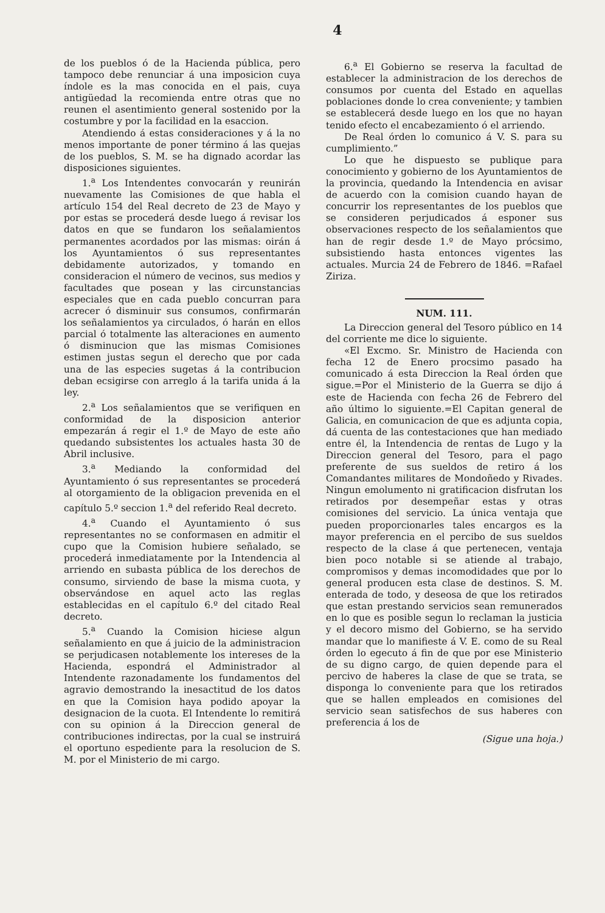4
de los pueblos ó de la Hacienda pública, pero tampoco debe renunciar á una imposicion cuya índole es la mas conocida en el pais, cuya antigüedad la recomienda entre otras que no reunen el asentimiento general sostenido por la costumbre y por la facilidad en la esaccion.
Atendiendo á estas consideraciones y á la no menos importante de poner término á las quejas de los pueblos, S. M. se ha dignado acordar las disposiciones siguientes.
1.<sup>a</sup> Los Intendentes convocarán y reunirán nuevamente las Comisiones de que habla el artículo 154 del Real decreto de 23 de Mayo y por estas se procederá desde luego á revisar los datos en que se fundaron los señalamientos permanentes acordados por las mismas: oirán á los Ayuntamientos ó sus representantes debidamente autorizados, y tomando en consideracion el número de vecinos, sus medios y facultades que posean y las circunstancias especiales que en cada pueblo concurran para acrecer ó disminuir sus consumos, confirmarán los señalamientos ya circulados, ó harán en ellos parcial ó totalmente las alteraciones en aumento ó disminucion que las mismas Comisiones estimen justas segun el derecho que por cada una de las especies sugetas á la contribucion deban ecsigirse con arreglo á la tarifa unida á la ley.
2.<sup>a</sup> Los señalamientos que se verifiquen en conformidad de la disposicion anterior empezarán á regir el 1.º de Mayo de este año quedando subsistentes los actuales hasta 30 de Abril inclusive.
3.<sup>a</sup> Mediando la conformidad del Ayuntamiento ó sus representantes se procederá al otorgamiento de la obligacion prevenida en el capítulo 5.º seccion 1.<sup>a</sup> del referido Real decreto.
4.<sup>a</sup> Cuando el Ayuntamiento ó sus representantes no se conformasen en admitir el cupo que la Comision hubiere señalado, se procederá inmediatamente por la Intendencia al arriendo en subasta pública de los derechos de consumo, sirviendo de base la misma cuota, y observándose en aquel acto las reglas establecidas en el capítulo 6.º del citado Real decreto.
5.<sup>a</sup> Cuando la Comision hiciese algun señalamiento en que á juicio de la administracion se perjudicasen notablemente los intereses de la Hacienda, espondrá el Administrador al Intendente razonadamente los fundamentos del agravio demostrando la inesactitud de los datos en que la Comision haya podido apoyar la designacion de la cuota. El Intendente lo remitirá con su opinion á la Direccion general de contribuciones indirectas, por la cual se instruirá el oportuno espediente para la resolucion de S. M. por el Ministerio de mi cargo.
6.<sup>a</sup> El Gobierno se reserva la facultad de establecer la administracion de los derechos de consumos por cuenta del Estado en aquellas poblaciones donde lo crea conveniente; y tambien se establecerá desde luego en los que no hayan tenido efecto el encabezamiento ó el arriendo.
De Real órden lo comunico á V. S. para su cumplimiento.”
Lo que he dispuesto se publique para conocimiento y gobierno de los Ayuntamientos de la provincia, quedando la Intendencia en avisar de acuerdo con la comision cuando hayan de concurrir los representantes de los pueblos que se consideren perjudicados á esponer sus observaciones respecto de los señalamientos que han de regir desde 1.º de Mayo prócsimo, subsistiendo hasta entonces vigentes las actuales. Murcia 24 de Febrero de 1846. =Rafael Ziriza.
NUM. 111.
La Direccion general del Tesoro público en 14 del corriente me dice lo siguiente.
«El Excmo. Sr. Ministro de Hacienda con fecha 12 de Enero procsimo pasado ha comunicado á esta Direccion la Real órden que sigue.=Por el Ministerio de la Guerra se dijo á este de Hacienda con fecha 26 de Febrero del año último lo siguiente.=El Capitan general de Galicia, en comunicacion de que es adjunta copia, dá cuenta de las contestaciones que han mediado entre él, la Intendencia de rentas de Lugo y la Direccion general del Tesoro, para el pago preferente de sus sueldos de retiro á los Comandantes militares de Mondoñedo y Rivades. Ningun emolumento ni gratificacion disfrutan los retirados por desempeñar estas y otras comisiones del servicio. La única ventaja que pueden proporcionarles tales encargos es la mayor preferencia en el percibo de sus sueldos respecto de la clase á que pertenecen, ventaja bien poco notable si se atiende al trabajo, compromisos y demas incomodidades que por lo general producen esta clase de destinos. S. M. enterada de todo, y deseosa de que los retirados que estan prestando servicios sean remunerados en lo que es posible segun lo reclaman la justicia y el decoro mismo del Gobierno, se ha servido mandar que lo manifieste á V. E. como de su Real órden lo egecuto á fin de que por ese Ministerio de su digno cargo, de quien depende para el percivo de haberes la clase de que se trata, se disponga lo conveniente para que los retirados que se hallen empleados en comisiones del servicio sean satisfechos de sus haberes con preferencia á los de
(Sigue una hoja.)